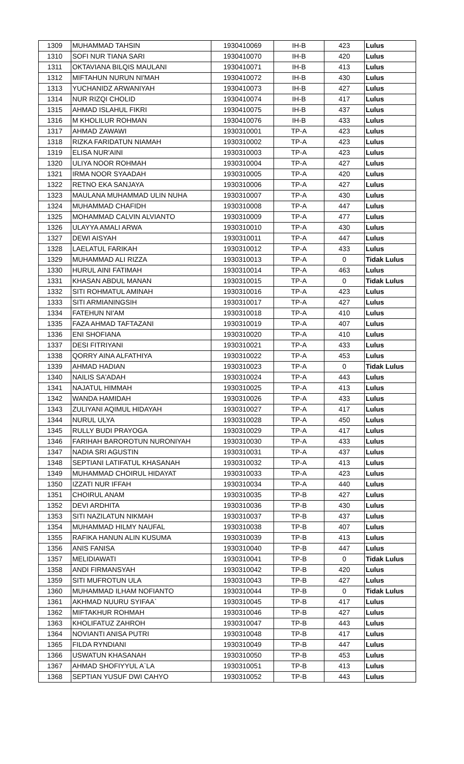| 1309 | MUHAMMAD TAHSIN | 1930410069 | IH-B | 423 | Lulus |
| 1310 | SOFI NUR TIANA SARI | 1930410070 | IH-B | 420 | Lulus |
| 1311 | OKTAVIANA BILQIS MAULANI | 1930410071 | IH-B | 413 | Lulus |
| 1312 | MIFTAHUN NURUN NI'MAH | 1930410072 | IH-B | 430 | Lulus |
| 1313 | YUCHANIDZ ARWANIYAH | 1930410073 | IH-B | 427 | Lulus |
| 1314 | NUR RIZQI CHOLID | 1930410074 | IH-B | 417 | Lulus |
| 1315 | AHMAD ISLAHUL FIKRI | 1930410075 | IH-B | 437 | Lulus |
| 1316 | M KHOLILUR ROHMAN | 1930410076 | IH-B | 433 | Lulus |
| 1317 | AHMAD ZAWAWI | 1930310001 | TP-A | 423 | Lulus |
| 1318 | RIZKA FARIDATUN NIAMAH | 1930310002 | TP-A | 423 | Lulus |
| 1319 | ELISA NUR'AINI | 1930310003 | TP-A | 423 | Lulus |
| 1320 | ULIYA NOOR ROHMAH | 1930310004 | TP-A | 427 | Lulus |
| 1321 | IRMA NOOR SYAADAH | 1930310005 | TP-A | 420 | Lulus |
| 1322 | RETNO EKA SANJAYA | 1930310006 | TP-A | 427 | Lulus |
| 1323 | MAULANA MUHAMMAD ULIN NUHA | 1930310007 | TP-A | 430 | Lulus |
| 1324 | MUHAMMAD CHAFIDH | 1930310008 | TP-A | 447 | Lulus |
| 1325 | MOHAMMAD CALVIN ALVIANTO | 1930310009 | TP-A | 477 | Lulus |
| 1326 | ULAYYA AMALI ARWA | 1930310010 | TP-A | 430 | Lulus |
| 1327 | DEWI AISYAH | 1930310011 | TP-A | 447 | Lulus |
| 1328 | LAELATUL FARIKAH | 1930310012 | TP-A | 433 | Lulus |
| 1329 | MUHAMMAD ALI RIZZA | 1930310013 | TP-A | 0 | Tidak Lulus |
| 1330 | HURUL AINI FATIMAH | 1930310014 | TP-A | 463 | Lulus |
| 1331 | KHASAN ABDUL MANAN | 1930310015 | TP-A | 0 | Tidak Lulus |
| 1332 | SITI ROHMATUL AMINAH | 1930310016 | TP-A | 423 | Lulus |
| 1333 | SITI ARMIANINGSIH | 1930310017 | TP-A | 427 | Lulus |
| 1334 | FATEHUN NI'AM | 1930310018 | TP-A | 410 | Lulus |
| 1335 | FAZA AHMAD TAFTAZANI | 1930310019 | TP-A | 407 | Lulus |
| 1336 | ENI SHOFIANA | 1930310020 | TP-A | 410 | Lulus |
| 1337 | DESI FITRIYANI | 1930310021 | TP-A | 433 | Lulus |
| 1338 | QORRY AINA ALFATHIYA | 1930310022 | TP-A | 453 | Lulus |
| 1339 | AHMAD HADIAN | 1930310023 | TP-A | 0 | Tidak Lulus |
| 1340 | NAILIS SA'ADAH | 1930310024 | TP-A | 443 | Lulus |
| 1341 | NAJATUL HIMMAH | 1930310025 | TP-A | 413 | Lulus |
| 1342 | WANDA HAMIDAH | 1930310026 | TP-A | 433 | Lulus |
| 1343 | ZULIYANI AQIMUL HIDAYAH | 1930310027 | TP-A | 417 | Lulus |
| 1344 | NURUL ULYA | 1930310028 | TP-A | 450 | Lulus |
| 1345 | RULLY BUDI PRAYOGA | 1930310029 | TP-A | 417 | Lulus |
| 1346 | FARIHAH BAROROTUN NURONIYAH | 1930310030 | TP-A | 433 | Lulus |
| 1347 | NADIA SRI AGUSTIN | 1930310031 | TP-A | 437 | Lulus |
| 1348 | SEPTIANI LATIFATUL KHASANAH | 1930310032 | TP-A | 413 | Lulus |
| 1349 | MUHAMMAD CHOIRUL HIDAYAT | 1930310033 | TP-A | 423 | Lulus |
| 1350 | IZZATI NUR IFFAH | 1930310034 | TP-A | 440 | Lulus |
| 1351 | CHOIRUL ANAM | 1930310035 | TP-B | 427 | Lulus |
| 1352 | DEVI ARDHITA | 1930310036 | TP-B | 430 | Lulus |
| 1353 | SITI NAZILATUN NIKMAH | 1930310037 | TP-B | 437 | Lulus |
| 1354 | MUHAMMAD HILMY NAUFAL | 1930310038 | TP-B | 407 | Lulus |
| 1355 | RAFIKA HANUN ALIN KUSUMA | 1930310039 | TP-B | 413 | Lulus |
| 1356 | ANIS FANISA | 1930310040 | TP-B | 447 | Lulus |
| 1357 | MELIDIAWATI | 1930310041 | TP-B | 0 | Tidak Lulus |
| 1358 | ANDI FIRMANSYAH | 1930310042 | TP-B | 420 | Lulus |
| 1359 | SITI MUFROTUN ULA | 1930310043 | TP-B | 427 | Lulus |
| 1360 | MUHAMMAD ILHAM NOFIANTO | 1930310044 | TP-B | 0 | Tidak Lulus |
| 1361 | AKHMAD NUURU SYIFAA` | 1930310045 | TP-B | 417 | Lulus |
| 1362 | MIFTAKHUR ROHMAH | 1930310046 | TP-B | 427 | Lulus |
| 1363 | KHOLIFATUZ ZAHROH | 1930310047 | TP-B | 443 | Lulus |
| 1364 | NOVIANTI ANISA PUTRI | 1930310048 | TP-B | 417 | Lulus |
| 1365 | FILDA RYNDIANI | 1930310049 | TP-B | 447 | Lulus |
| 1366 | USWATUN KHASANAH | 1930310050 | TP-B | 453 | Lulus |
| 1367 | AHMAD SHOFIYYUL A`LA | 1930310051 | TP-B | 413 | Lulus |
| 1368 | SEPTIAN YUSUF DWI CAHYO | 1930310052 | TP-B | 443 | Lulus |